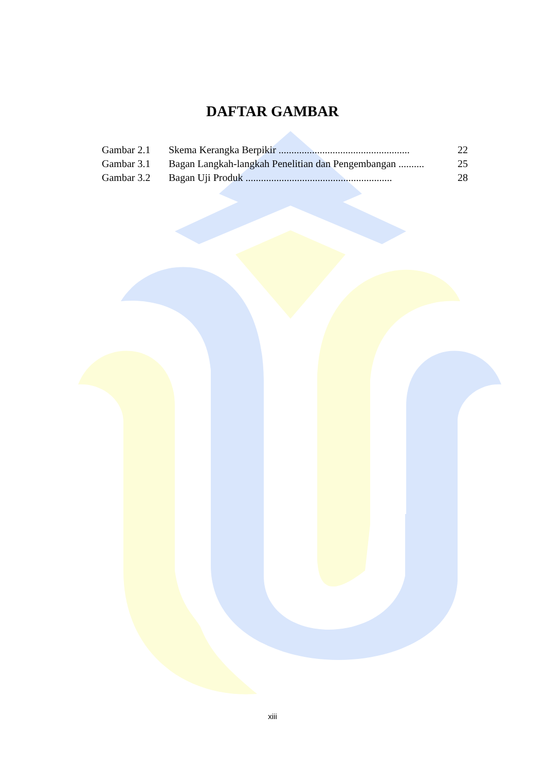DAFTAR GAMBAR
| Gambar 2.1 | Skema Kerangka Berpikir ................................................... | 22 |
| Gambar 3.1 | Bagan Langkah-langkah Penelitian dan Pengembangan .......... | 25 |
| Gambar 3.2 | Bagan Uji Produk ......................................................... | 28 |
xiii